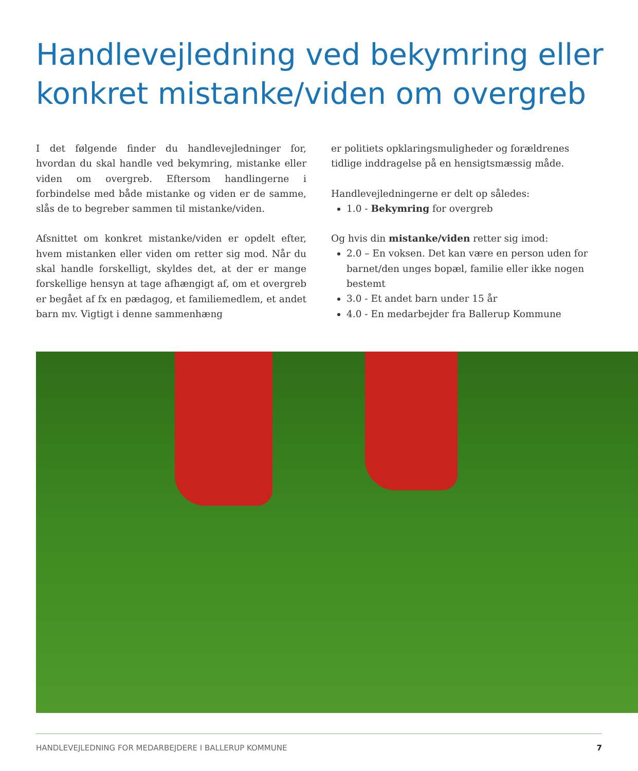Handlevejledning ved bekymring eller konkret mistanke/viden om overgreb
I det følgende finder du handlevejledninger for, hvordan du skal handle ved bekymring, mistanke eller viden om overgreb. Eftersom handlingerne i forbindelse med både mistanke og viden er de samme, slås de to begreber sammen til mistanke/viden.
Afsnittet om konkret mistanke/viden er opdelt efter, hvem mistanken eller viden om retter sig mod. Når du skal handle forskelligt, skyldes det, at der er mange forskellige hensyn at tage afhængigt af, om et overgreb er begået af fx en pædagog, et familiemedlem, et andet barn mv. Vigtigt i denne sammenhæng
er politiets opklaringsmuligheder og forældrenes tidlige inddragelse på en hensigtsmæssig måde.
Handlevejledningerne er delt op således:
1.0 - Bekymring for overgreb
Og hvis din mistanke/viden retter sig imod:
2.0 – En voksen. Det kan være en person uden for barnet/den unges bopæl, familie eller ikke nogen bestemt
3.0 - Et andet barn under 15 år
4.0 - En medarbejder fra Ballerup Kommune
HANDLEVEJLEDNING FOR MEDARBEJDERE I BALLERUP KOMMUNE 7